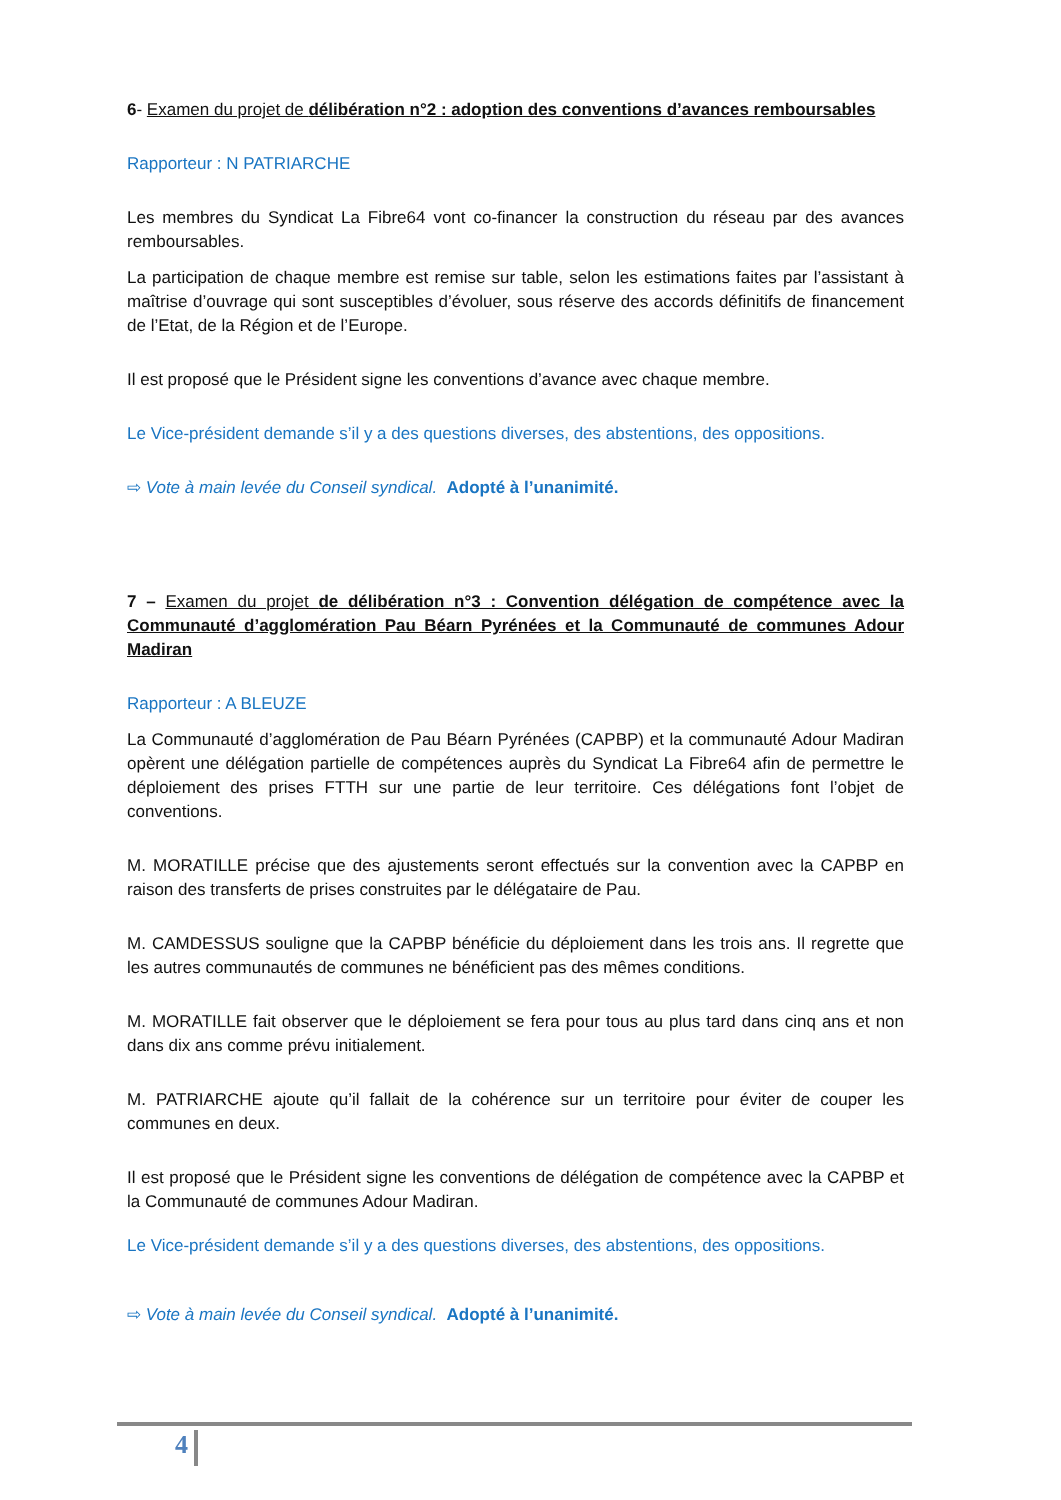6- Examen du projet de délibération n°2 : adoption des conventions d’avances remboursables
Rapporteur : N PATRIARCHE
Les membres du Syndicat La Fibre64 vont co-financer la construction du réseau par des avances remboursables.
La participation de chaque membre est remise sur table, selon les estimations faites par l’assistant à maîtrise d’ouvrage qui sont susceptibles d’évoluer, sous réserve des accords définitifs de financement de l’Etat, de la Région et de l’Europe.
Il est proposé que le Président signe les conventions d’avance avec chaque membre.
Le Vice-président demande s’il y a des questions diverses, des abstentions, des oppositions.
⇨ Vote à main levée du Conseil syndical. Adopté à l’unanimité.
7 – Examen du projet de délibération n°3 : Convention délégation de compétence avec la Communauté d’agglomération Pau Béarn Pyrénées et la Communauté de communes Adour Madiran
Rapporteur : A BLEUZE
La Communauté d’agglomération de Pau Béarn Pyrénées (CAPBP) et la communauté Adour Madiran opèrent une délégation partielle de compétences auprès du Syndicat La Fibre64 afin de permettre le déploiement des prises FTTH sur une partie de leur territoire. Ces délégations font l’objet de conventions.
M. MORATILLE précise que des ajustements seront effectués sur la convention avec la CAPBP en raison des transferts de prises construites par le délégataire de Pau.
M. CAMDESSUS souligne que la CAPBP bénéficie du déploiement dans les trois ans. Il regrette que les autres communautés de communes ne bénéficient pas des mêmes conditions.
M. MORATILLE fait observer que le déploiement se fera pour tous au plus tard dans cinq ans et non dans dix ans comme prévu initialement.
M. PATRIARCHE ajoute qu’il fallait de la cohérence sur un territoire pour éviter de couper les communes en deux.
Il est proposé que le Président signe les conventions de délégation de compétence avec la CAPBP et la Communauté de communes Adour Madiran.
Le Vice-président demande s’il y a des questions diverses, des abstentions, des oppositions.
⇨ Vote à main levée du Conseil syndical. Adopté à l’unanimité.
4